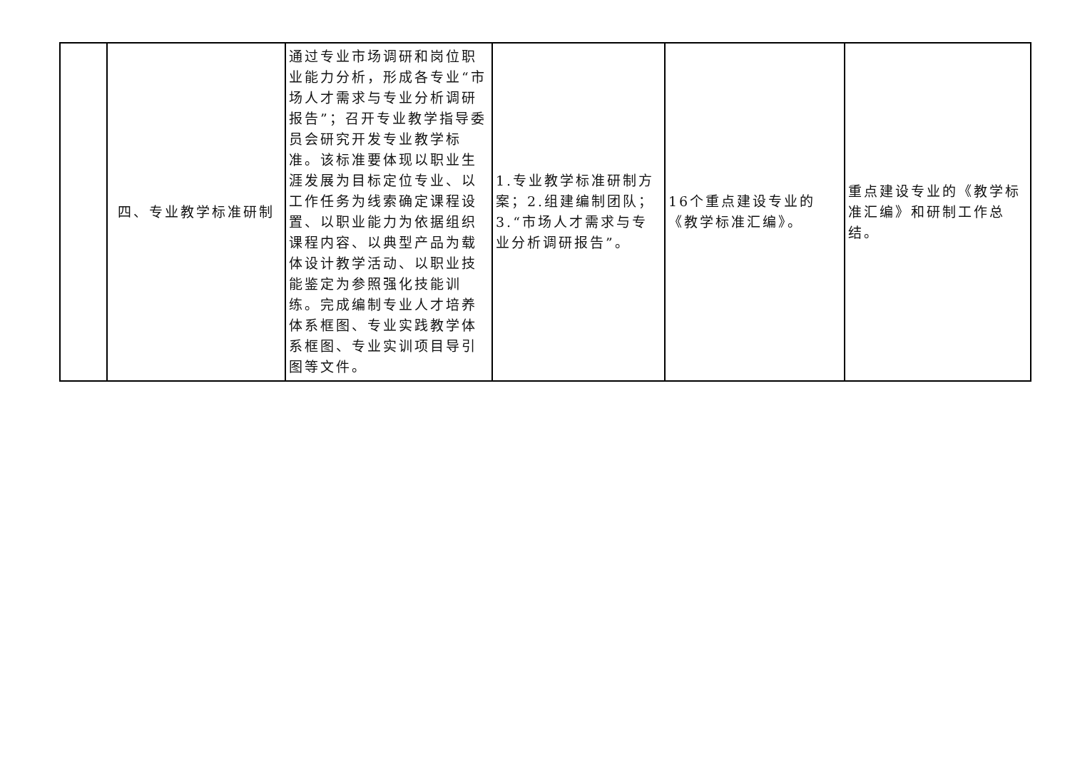| | 四、专业教学标准研制 | 通过专业市场调研和岗位职业能力分析，形成各专业“市场人才需求与专业分析调研报告”；召开专业教学指导委员会研究开发专业教学标准。该标准要体现以职业生涯发展为目标定位专业、以工作任务为线索确定课程设置、以职业能力为依据组织课程内容、以典型产品为载体设计教学活动、以职业技能鉴定为参照强化技能训练。完成编制专业人才培养体系框图、专业实践教学体系框图、专业实训项目导引图等文件。 | 1.专业教学标准研制方案；2.组建编制团队；3.“市场人才需求与专业分析调研报告”。 | 16个重点建设专业的《教学标准汇编》。 | 重点建设专业的《教学标准汇编》和研制工作总结。 |